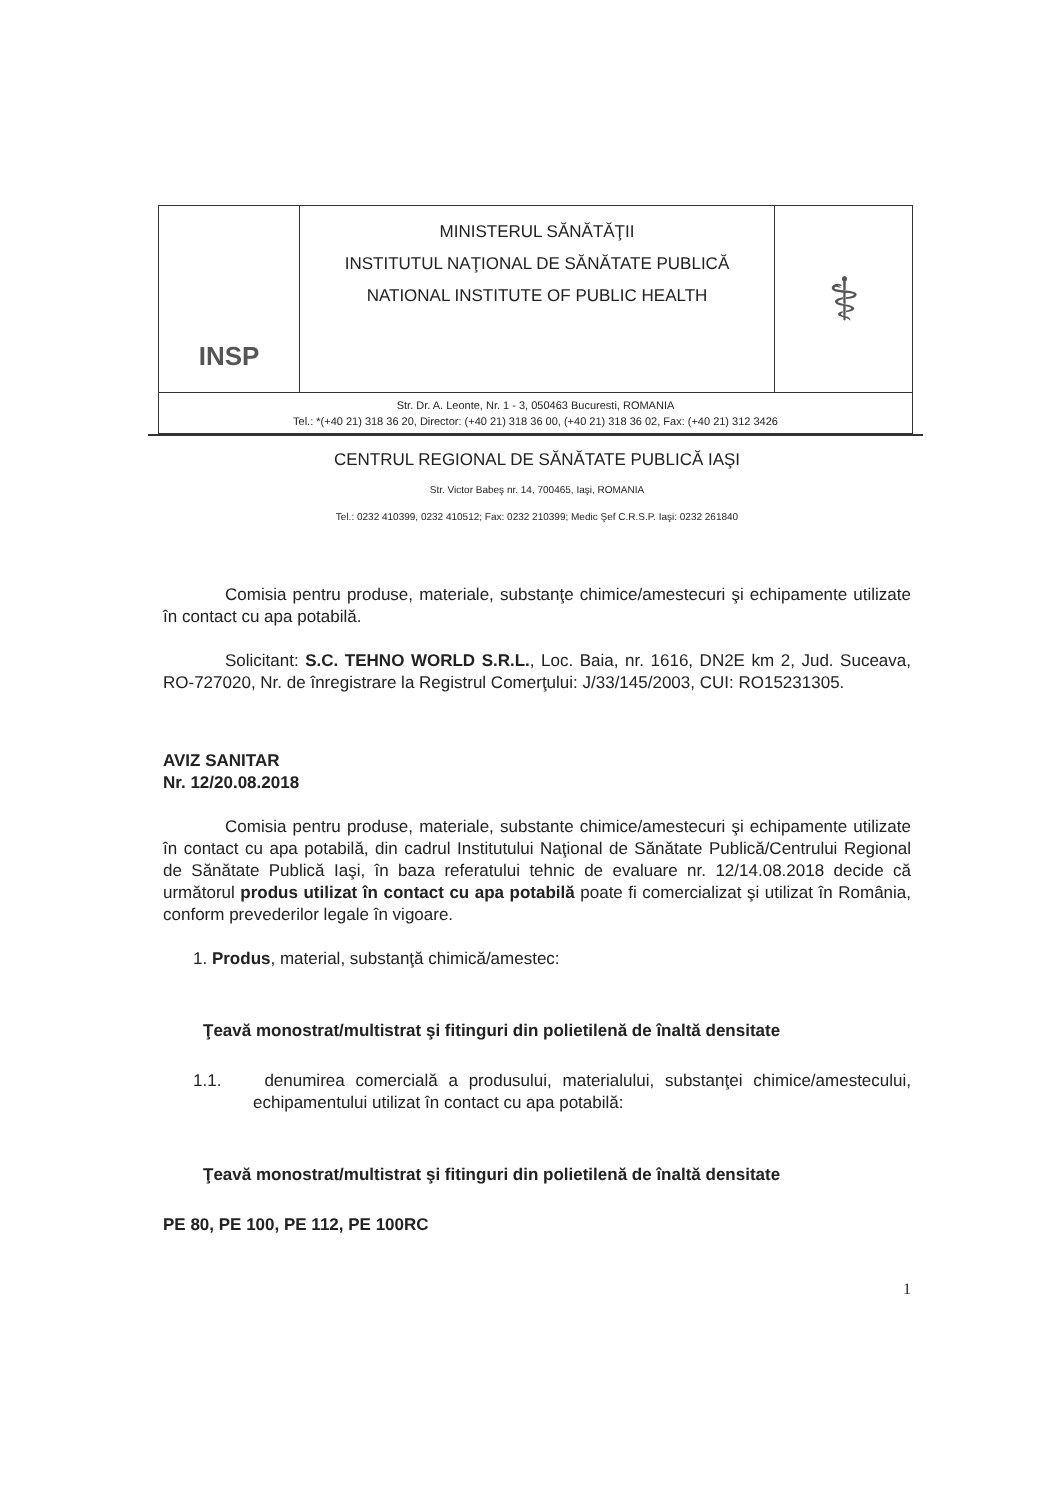| INSP | MINISTERUL SĂNĂTĂŢII INSTITUTUL NAŢIONAL DE SĂNĂTATE PUBLICĂ NATIONAL INSTITUTE OF PUBLIC HEALTH | ⚕ |
| Str. Dr. A. Leonte, Nr. 1 - 3, 050463 Bucuresti, ROMANIA Tel.: *(+40 21) 318 36 20, Director: (+40 21) 318 36 00, (+40 21) 318 36 02, Fax: (+40 21) 312 3426 | | |
CENTRUL REGIONAL DE SĂNĂTATE PUBLICĂ IAŞI
Str. Victor Babeş nr. 14, 700465, Iaşi, ROMANIA
Tel.: 0232 410399, 0232 410512; Fax: 0232 210399; Medic Şef C.R.S.P. Iaşi: 0232 261840
Comisia pentru produse, materiale, substanţe chimice/amestecuri şi echipamente utilizate în contact cu apa potabilă.
Solicitant: S.C. TEHNO WORLD S.R.L., Loc. Baia, nr. 1616, DN2E km 2, Jud. Suceava, RO-727020, Nr. de înregistrare la Registrul Comerţului: J/33/145/2003, CUI: RO15231305.
AVIZ SANITAR
Nr. 12/20.08.2018
Comisia pentru produse, materiale, substante chimice/amestecuri şi echipamente utilizate în contact cu apa potabilă, din cadrul Institutului Naţional de Sănătate Publică/Centrului Regional de Sănătate Publică Iaşi, în baza referatului tehnic de evaluare nr. 12/14.08.2018 decide că următorul produs utilizat în contact cu apa potabilă poate fi comercializat şi utilizat în România, conform prevederilor legale în vigoare.
1. Produs, material, substanţă chimică/amestec:
Ţeavă monostrat/multistrat şi fitinguri din polietilenă de înaltă densitate
1.1. denumirea comercială a produsului, materialului, substanţei chimice/amestecului, echipamentului utilizat în contact cu apa potabilă:
Ţeavă monostrat/multistrat şi fitinguri din polietilenă de înaltă densitate
PE 80, PE 100, PE 112, PE 100RC
1